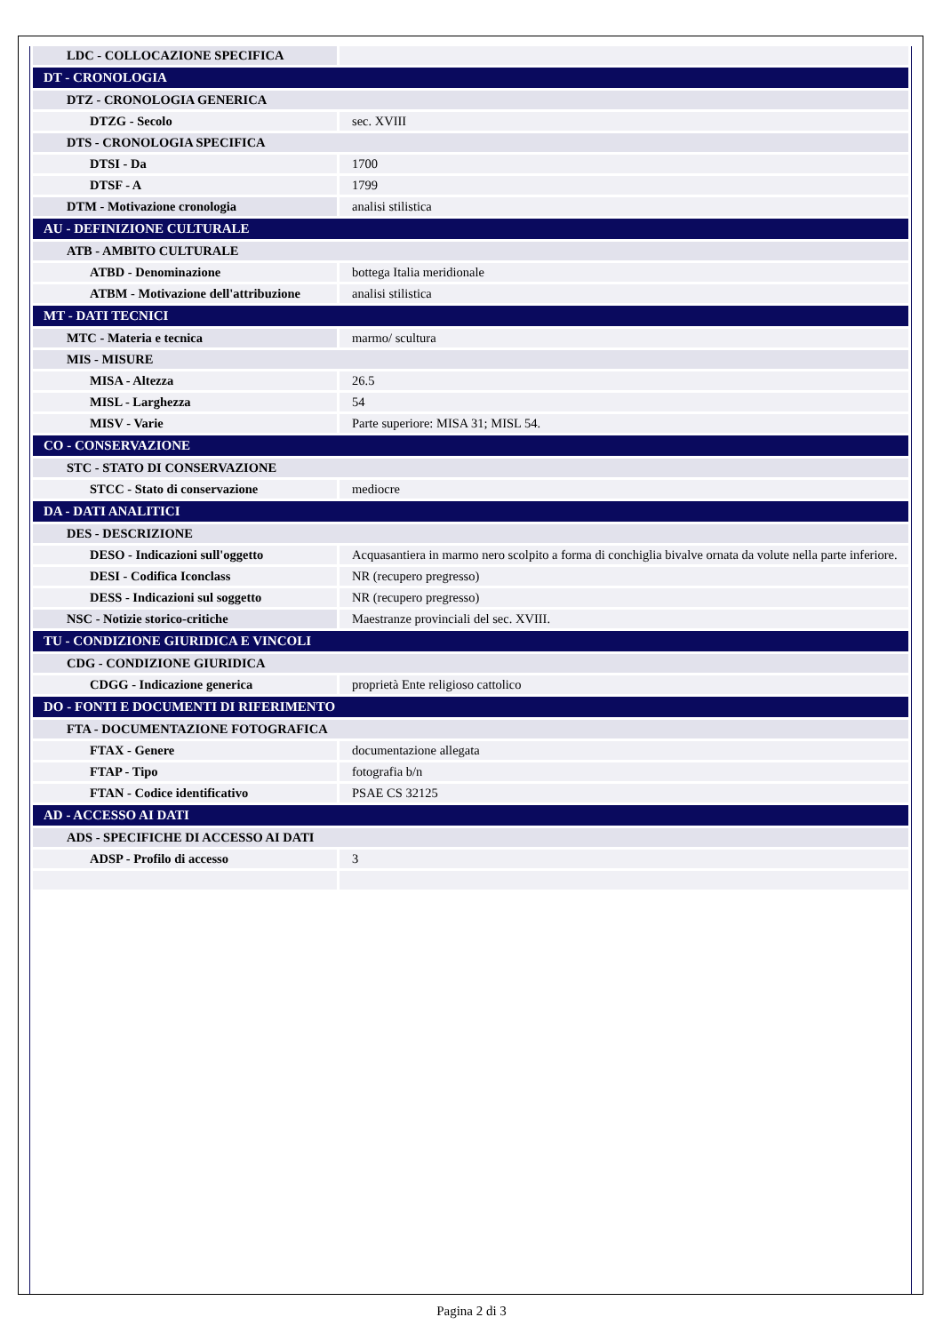| LDC - COLLOCAZIONE SPECIFICA | |
| DT - CRONOLOGIA | |
| DTZ - CRONOLOGIA GENERICA | |
| DTZG - Secolo | sec. XVIII |
| DTS - CRONOLOGIA SPECIFICA | |
| DTSI - Da | 1700 |
| DTSF - A | 1799 |
| DTM - Motivazione cronologia | analisi stilistica |
| AU - DEFINIZIONE CULTURALE | |
| ATB - AMBITO CULTURALE | |
| ATBD - Denominazione | bottega Italia meridionale |
| ATBM - Motivazione dell'attribuzione | analisi stilistica |
| MT - DATI TECNICI | |
| MTC - Materia e tecnica | marmo/ scultura |
| MIS - MISURE | |
| MISA - Altezza | 26.5 |
| MISL - Larghezza | 54 |
| MISV - Varie | Parte superiore: MISA 31; MISL 54. |
| CO - CONSERVAZIONE | |
| STC - STATO DI CONSERVAZIONE | |
| STCC - Stato di conservazione | mediocre |
| DA - DATI ANALITICI | |
| DES - DESCRIZIONE | |
| DESO - Indicazioni sull'oggetto | Acquasantiera in marmo nero scolpito a forma di conchiglia bivalve ornata da volute nella parte inferiore. |
| DESI - Codifica Iconclass | NR (recupero pregresso) |
| DESS - Indicazioni sul soggetto | NR (recupero pregresso) |
| NSC - Notizie storico-critiche | Maestranze provinciali del sec. XVIII. |
| TU - CONDIZIONE GIURIDICA E VINCOLI | |
| CDG - CONDIZIONE GIURIDICA | |
| CDGG - Indicazione generica | proprietà Ente religioso cattolico |
| DO - FONTI E DOCUMENTI DI RIFERIMENTO | |
| FTA - DOCUMENTAZIONE FOTOGRAFICA | |
| FTAX - Genere | documentazione allegata |
| FTAP - Tipo | fotografia b/n |
| FTAN - Codice identificativo | PSAE CS 32125 |
| AD - ACCESSO AI DATI | |
| ADS - SPECIFICHE DI ACCESSO AI DATI | |
| ADSP - Profilo di accesso | 3 |
Pagina 2 di 3